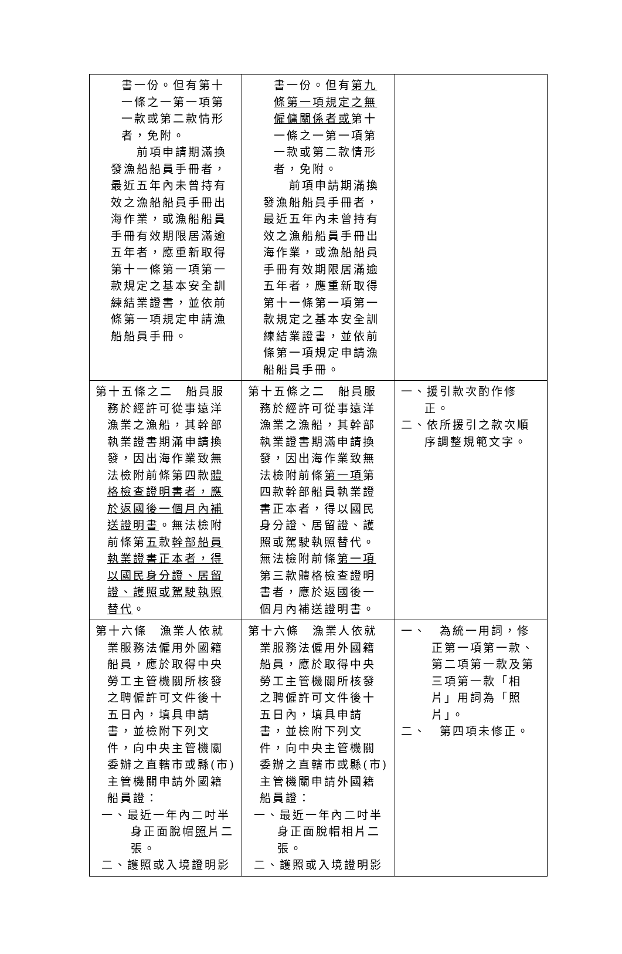| 書一份。但有第十一條之一第一項第一款或第二款情形者，免附。 前項申請期滿換發漁船船員手冊者，最近五年內未曾持有效之漁船船員手冊出海作業，或漁船船員手冊有效期限居滿逾五年者，應重新取得第十一條第一項第一款規定之基本安全訓練結業證書，並依前條第一項規定申請漁船船員手冊。 | 書一份。但有 第九條第一項規定之無僱傭關係者或 第十一條之一第一項第一款或第二款情形者，免附。 前項申請期滿換發漁船船員手冊者，最近五年內未曾持有效之漁船船員手冊出海作業，或漁船船員手冊有效期限居滿逾五年者，應重新取得第十一條第一項第一款規定之基本安全訓練結業證書，並依前條第一項規定申請漁船船員手冊。 | |
| 第十五條之二 船員服務於經許可從事遠洋漁業之漁船，其幹部執業證書期滿申請換發，因出海作業致無法檢附前條第四款 體格檢查證明書者，應於返國後一個月內補送證明書 。無法檢附前條第 五 款 幹部船員執業證書正本者，得以國民身分證、居留證、護照或駕駛執照替代 。 | 第十五條之二 船員服務於經許可從事遠洋漁業之漁船，其幹部執業證書期滿申請換發，因出海作業致無法檢附前條 第一項 第四款幹部船員執業證書正本者，得以國民身分證、居留證、護照或駕駛執照替代。無法檢附前條 第一項 第三款體格檢查證明書者，應於返國後一個月內補送證明書。 | 一、援引款次酌作修正。 二、依所援引之款次順序調整規範文字。 |
| 第十六條 漁業人依就業服務法僱用外國籍船員，應於取得中央勞工主管機關所核發之聘僱許可文件後十五日內，填具申請書，並檢附下列文件，向中央主管機關委辦之直轄市或縣(市)主管機關申請外國籍船員證： 一、最近一年內二吋半身正面脫帽 照 片二張。 二、護照或入境證明影 | 第十六條 漁業人依就業服務法僱用外國籍船員，應於取得中央勞工主管機關所核發之聘僱許可文件後十五日內，填具申請書，並檢附下列文件，向中央主管機關委辦之直轄市或縣(市)主管機關申請外國籍船員證： 一、最近一年內二吋半身正面脫帽相片二張。 二、護照或入境證明影 | 一、 為統一用詞，修正第一項第一款、第二項第一款及第三項第一款「相片」用詞為「照片」。 二、 第四項未修正。 |